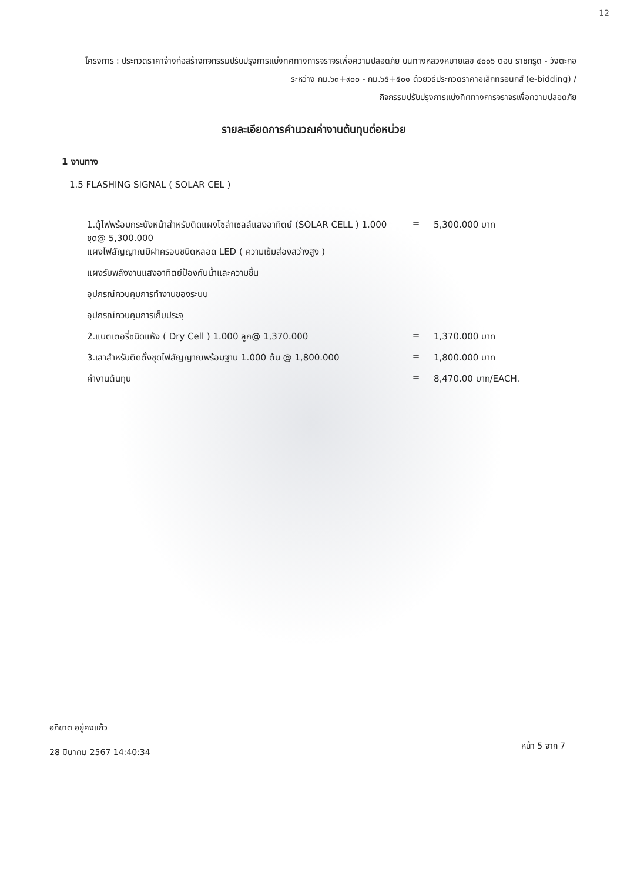12
โครงการ : ประกวดราคาจ้างก่อสร้างกิจกรรมปรับปรุงการแบ่งทิศทางการจราจรเพื่อความปลอดภัย บนทางหลวงหมายเลข ๔๐๐๖ ตอน ราชกรูด - วังตะกอ ระหว่าง กม.๖๓+๙๐๐ - กม.๖๕+๕๐๑ ด้วยวิธีประกวดราคาอิเล็กทรอนิกส์ (e-bidding) /
กิจกรรมปรับปรุงการแบ่งทิศทางการจราจรเพื่อความปลอดภัย
รายละเอียดการคำนวณค่างานต้นทุนต่อหน่วย
1 งานทาง
1.5 FLASHING SIGNAL ( SOLAR CEL )
| 1.ตู้ไฟพร้อมกระบังหน้าสำหรับติดแผงโซล่าเซลล์แสงอาทิตย์ (SOLAR CELL ) 1.000 ชุด@ 5,300.000 | = | 5,300.000 บาท |
| แผงไฟสัญญาณมีฝาครอบชนิดหลอด LED ( ความเข้มส่องสว่างสูง ) | | |
| แผงรับพลังงานแสงอาทิตย์ป้องกันน้ำและความชื้น | | |
| อุปกรณ์ควบคุมการทำงานของระบบ | | |
| อุปกรณ์ควบคุมการเก็บประจุ | | |
| 2.แบตเตอรี่ชนิดแห้ง ( Dry Cell ) 1.000 ลูก@ 1,370.000 | = | 1,370.000 บาท |
| 3.เสาสำหรับติดตั้งชุดไฟสัญญาณพร้อมฐาน 1.000 ต้น @ 1,800.000 | = | 1,800.000 บาท |
| ค่างานต้นทุน | = | 8,470.00 บาท/EACH. |
อภิชาต อยู่คงแก้ว
28 มีนาคม 2567 14:40:34
หน้า 5 จาก 7